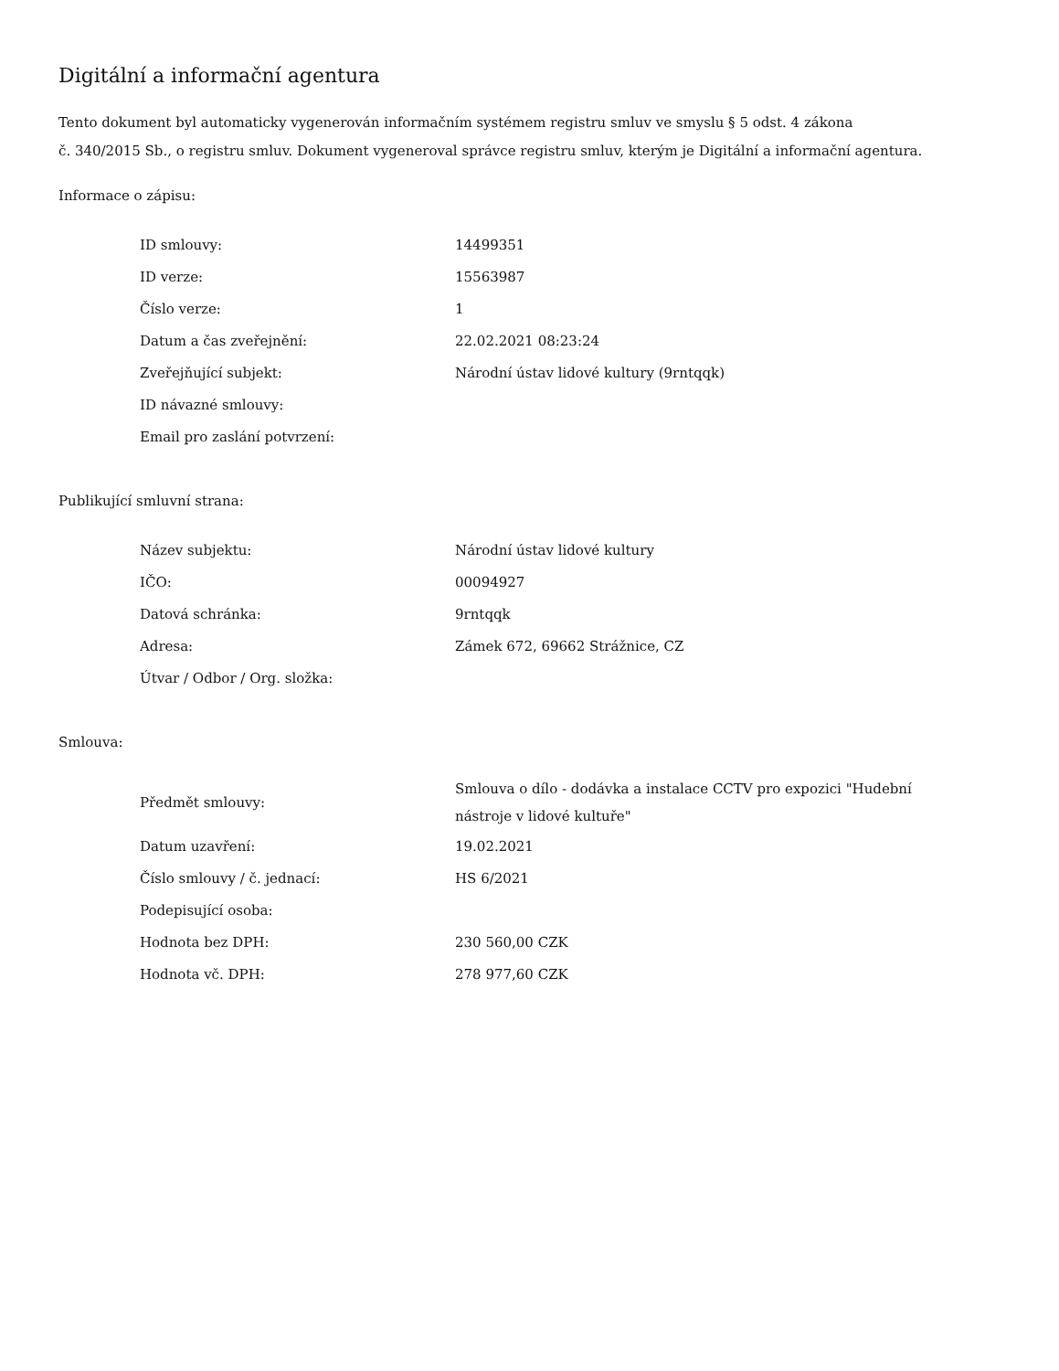Digitální a informační agentura
Tento dokument byl automaticky vygenerován informačním systémem registru smluv ve smyslu § 5 odst. 4 zákona
č. 340/2015 Sb., o registru smluv. Dokument vygeneroval správce registru smluv, kterým je Digitální a informační agentura.
Informace o zápisu:
| ID smlouvy: | 14499351 |
| ID verze: | 15563987 |
| Číslo verze: | 1 |
| Datum a čas zveřejnění: | 22.02.2021 08:23:24 |
| Zveřejňující subjekt: | Národní ústav lidové kultury (9rntqqk) |
| ID návazné smlouvy: | |
| Email pro zaslání potvrzení: | |
Publikující smluvní strana:
| Název subjektu: | Národní ústav lidové kultury |
| IČO: | 00094927 |
| Datová schránka: | 9rntqqk |
| Adresa: | Zámek 672, 69662 Strážnice, CZ |
| Útvar / Odbor / Org. složka: | |
Smlouva:
| Předmět smlouvy: | Smlouva o dílo - dodávka a instalace CCTV pro expozici "Hudební nástroje v lidové kultuře" |
| Datum uzavření: | 19.02.2021 |
| Číslo smlouvy / č. jednací: | HS 6/2021 |
| Podepisující osoba: | |
| Hodnota bez DPH: | 230 560,00 CZK |
| Hodnota vč. DPH: | 278 977,60 CZK |